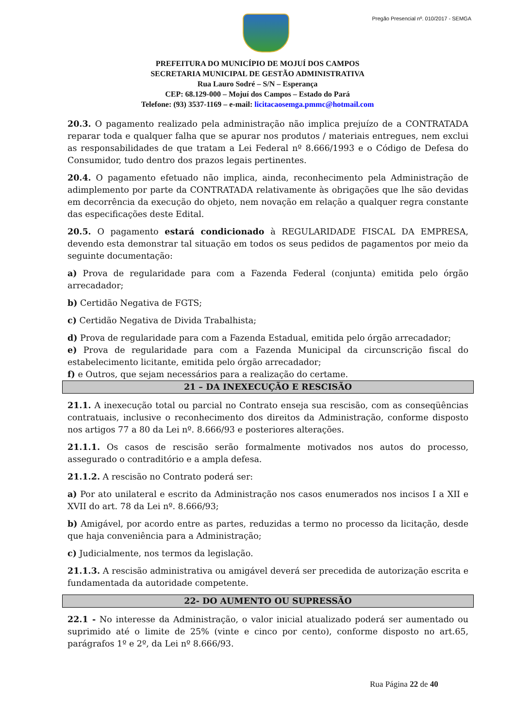Pregão Presencial nº. 010/2017 - SEMGA
PREFEITURA DO MUNICÍPIO DE MOJUÍ DOS CAMPOS
SECRETARIA MUNICIPAL DE GESTÃO ADMINISTRATIVA
Rua Lauro Sodré – S/N – Esperança
CEP: 68.129-000 – Mojuí dos Campos – Estado do Pará
Telefone: (93) 3537-1169 – e-mail: licitacaosemga.pmmc@hotmail.com
20.3. O pagamento realizado pela administração não implica prejuízo de a CONTRATADA reparar toda e qualquer falha que se apurar nos produtos / materiais entregues, nem exclui as responsabilidades de que tratam a Lei Federal nº 8.666/1993 e o Código de Defesa do Consumidor, tudo dentro dos prazos legais pertinentes.
20.4. O pagamento efetuado não implica, ainda, reconhecimento pela Administração de adimplemento por parte da CONTRATADA relativamente às obrigações que lhe são devidas em decorrência da execução do objeto, nem novação em relação a qualquer regra constante das especificações deste Edital.
20.5. O pagamento estará condicionado à REGULARIDADE FISCAL DA EMPRESA, devendo esta demonstrar tal situação em todos os seus pedidos de pagamentos por meio da seguinte documentação:
a) Prova de regularidade para com a Fazenda Federal (conjunta) emitida pelo órgão arrecadador;
b) Certidão Negativa de FGTS;
c) Certidão Negativa de Divida Trabalhista;
d) Prova de regularidade para com a Fazenda Estadual, emitida pelo órgão arrecadador;
e) Prova de regularidade para com a Fazenda Municipal da circunscrição fiscal do estabelecimento licitante, emitida pelo órgão arrecadador;
f) e Outros, que sejam necessários para a realização do certame.
21 – DA INEXECUÇÃO E RESCISÃO
21.1. A inexecução total ou parcial no Contrato enseja sua rescisão, com as conseqüências contratuais, inclusive o reconhecimento dos direitos da Administração, conforme disposto nos artigos 77 a 80 da Lei nº. 8.666/93 e posteriores alterações.
21.1.1. Os casos de rescisão serão formalmente motivados nos autos do processo, assegurado o contraditório e a ampla defesa.
21.1.2. A rescisão no Contrato poderá ser:
a) Por ato unilateral e escrito da Administração nos casos enumerados nos incisos I a XII e XVII do art. 78 da Lei nº. 8.666/93;
b) Amigável, por acordo entre as partes, reduzidas a termo no processo da licitação, desde que haja conveniência para a Administração;
c) Judicialmente, nos termos da legislação.
21.1.3. A rescisão administrativa ou amigável deverá ser precedida de autorização escrita e fundamentada da autoridade competente.
22- DO AUMENTO OU SUPRESSÃO
22.1 - No interesse da Administração, o valor inicial atualizado poderá ser aumentado ou suprimido até o limite de 25% (vinte e cinco por cento), conforme disposto no art.65, parágrafos 1º e 2º, da Lei nº 8.666/93.
Rua Página 22 de 40